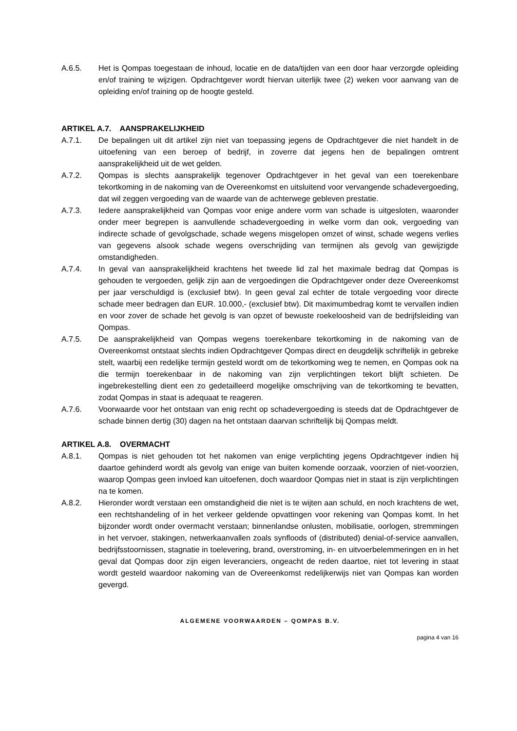A.6.5. Het is Qompas toegestaan de inhoud, locatie en de data/tijden van een door haar verzorgde opleiding en/of training te wijzigen. Opdrachtgever wordt hiervan uiterlijk twee (2) weken voor aanvang van de opleiding en/of training op de hoogte gesteld.
ARTIKEL A.7. AANSPRAKELIJKHEID
A.7.1. De bepalingen uit dit artikel zijn niet van toepassing jegens de Opdrachtgever die niet handelt in de uitoefening van een beroep of bedrijf, in zoverre dat jegens hen de bepalingen omtrent aansprakelijkheid uit de wet gelden.
A.7.2. Qompas is slechts aansprakelijk tegenover Opdrachtgever in het geval van een toerekenbare tekortkoming in de nakoming van de Overeenkomst en uitsluitend voor vervangende schadevergoeding, dat wil zeggen vergoeding van de waarde van de achterwege gebleven prestatie.
A.7.3. Iedere aansprakelijkheid van Qompas voor enige andere vorm van schade is uitgesloten, waaronder onder meer begrepen is aanvullende schadevergoeding in welke vorm dan ook, vergoeding van indirecte schade of gevolgschade, schade wegens misgelopen omzet of winst, schade wegens verlies van gegevens alsook schade wegens overschrijding van termijnen als gevolg van gewijzigde omstandigheden.
A.7.4. In geval van aansprakelijkheid krachtens het tweede lid zal het maximale bedrag dat Qompas is gehouden te vergoeden, gelijk zijn aan de vergoedingen die Opdrachtgever onder deze Overeenkomst per jaar verschuldigd is (exclusief btw). In geen geval zal echter de totale vergoeding voor directe schade meer bedragen dan EUR. 10.000,- (exclusief btw). Dit maximumbedrag komt te vervallen indien en voor zover de schade het gevolg is van opzet of bewuste roekeloosheid van de bedrijfsleiding van Qompas.
A.7.5. De aansprakelijkheid van Qompas wegens toerekenbare tekortkoming in de nakoming van de Overeenkomst ontstaat slechts indien Opdrachtgever Qompas direct en deugdelijk schriftelijk in gebreke stelt, waarbij een redelijke termijn gesteld wordt om de tekortkoming weg te nemen, en Qompas ook na die termijn toerekenbaar in de nakoming van zijn verplichtingen tekort blijft schieten. De ingebrekestelling dient een zo gedetailleerd mogelijke omschrijving van de tekortkoming te bevatten, zodat Qompas in staat is adequaat te reageren.
A.7.6. Voorwaarde voor het ontstaan van enig recht op schadevergoeding is steeds dat de Opdrachtgever de schade binnen dertig (30) dagen na het ontstaan daarvan schriftelijk bij Qompas meldt.
ARTIKEL A.8. OVERMACHT
A.8.1. Qompas is niet gehouden tot het nakomen van enige verplichting jegens Opdrachtgever indien hij daartoe gehinderd wordt als gevolg van enige van buiten komende oorzaak, voorzien of niet-voorzien, waarop Qompas geen invloed kan uitoefenen, doch waardoor Qompas niet in staat is zijn verplichtingen na te komen.
A.8.2. Hieronder wordt verstaan een omstandigheid die niet is te wijten aan schuld, en noch krachtens de wet, een rechtshandeling of in het verkeer geldende opvattingen voor rekening van Qompas komt. In het bijzonder wordt onder overmacht verstaan; binnenlandse onlusten, mobilisatie, oorlogen, stremmingen in het vervoer, stakingen, netwerkaanvallen zoals synfloods of (distributed) denial-of-service aanvallen, bedrijfsstoornissen, stagnatie in toelevering, brand, overstroming, in- en uitvoerbelemmeringen en in het geval dat Qompas door zijn eigen leveranciers, ongeacht de reden daartoe, niet tot levering in staat wordt gesteld waardoor nakoming van de Overeenkomst redelijkerwijs niet van Qompas kan worden gevergd.
ALGEMENE VOORWAARDEN – QOMPAS B.V.
pagina 4 van 16